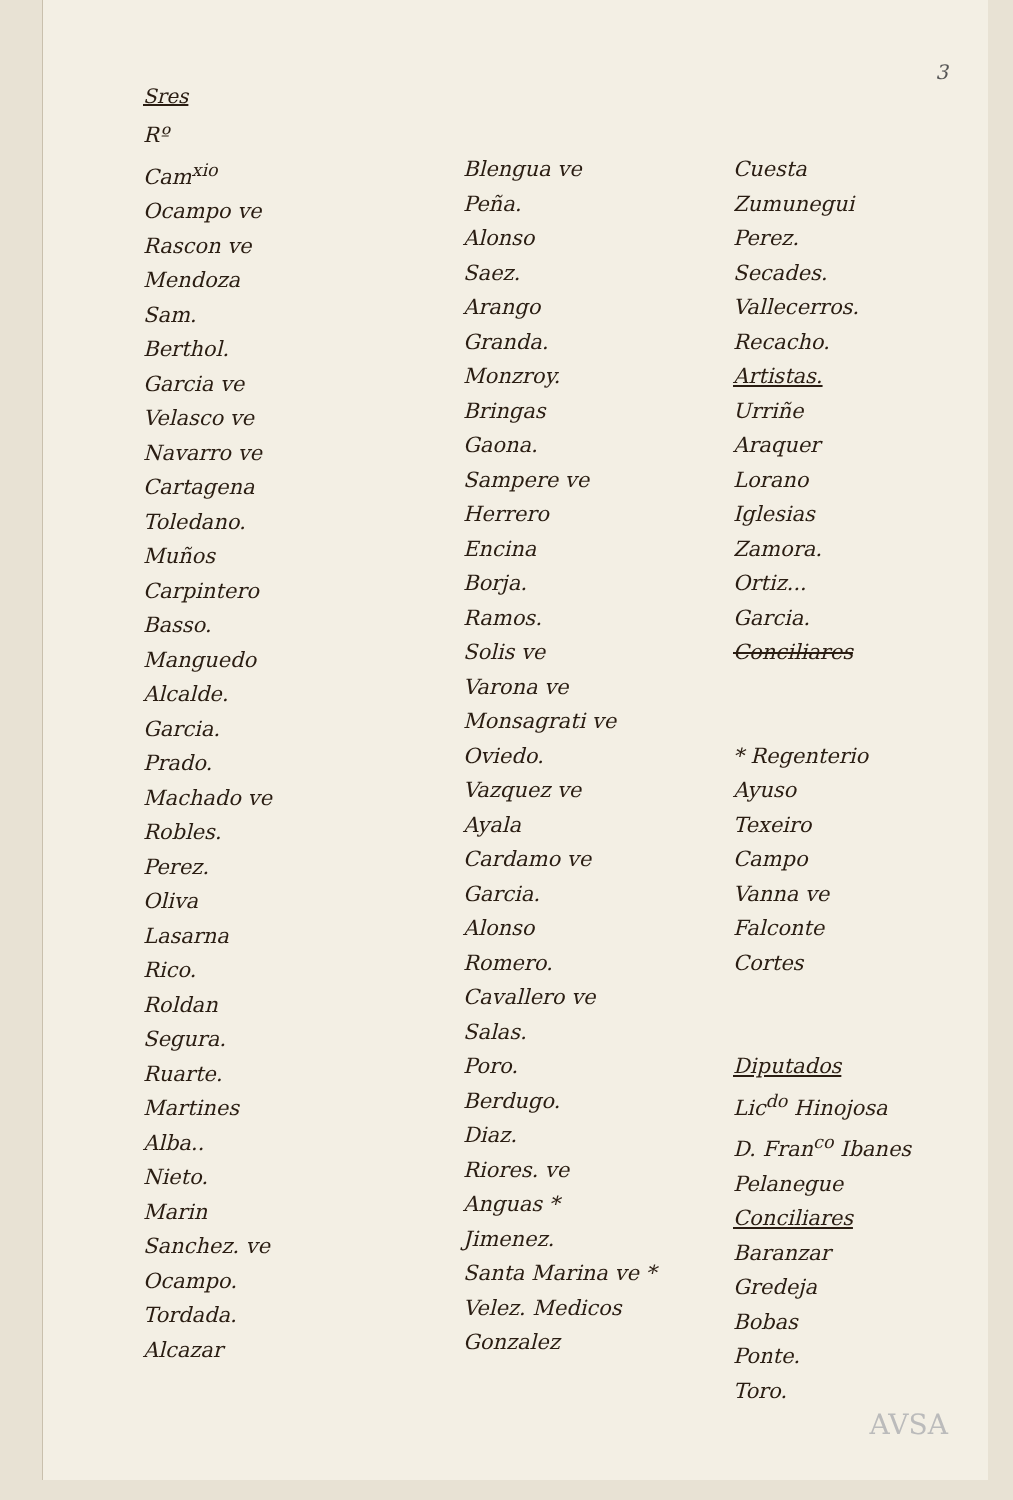3
Sres
Rº
Cam<sup>xio</sup>
Ocampo ve
Rascon ve
Mendoza
Sam.
Berthol.
Garcia ve
Velasco ve
Navarro ve
Cartagena
Toledano.
Muños
Carpintero
Basso.
Manguedo
Alcalde.
Garcia.
Prado.
Machado ve
Robles.
Perez.
Oliva
Lasarna
Rico.
Roldan
Segura.
Ruarte.
Martines
Alba..
Nieto.
Marin
Sanchez. ve
Ocampo.
Tordada.
Alcazar
Blengua ve
Peña.
Alonso
Saez.
Arango
Granda.
Monzroy.
Bringas
Gaona.
Sampere ve
Herrero
Encina
Borja.
Ramos.
Solis ve
Varona ve
Monsagrati ve
Oviedo.
Vazquez ve
Ayala
Cardamo ve
Garcia.
Alonso
Romero.
Cavallero ve
Salas.
Poro.
Berdugo.
Diaz.
Riores. ve
Anguas *
Jimenez.
Santa Marina ve *
Velez. Medicos
Gonzalez
Cuesta
Zumunegui
Perez.
Secades.
Vallecerros.
Recacho.
Artistas.
Urriñe
Araquer
Lorano
Iglesias
Zamora.
Ortiz...
Garcia.
Conciliares
* Regenterio
Ayuso
Texeiro
Campo
Vanna ve
Falconte
Cortes
Diputados
Lic<sup>do</sup> Hinojosa
D. Fran<sup>co</sup> Ibanes
Pelanegue
Conciliares
Baranzar
Gredeja
Bobas
Ponte.
Toro.
AVSA